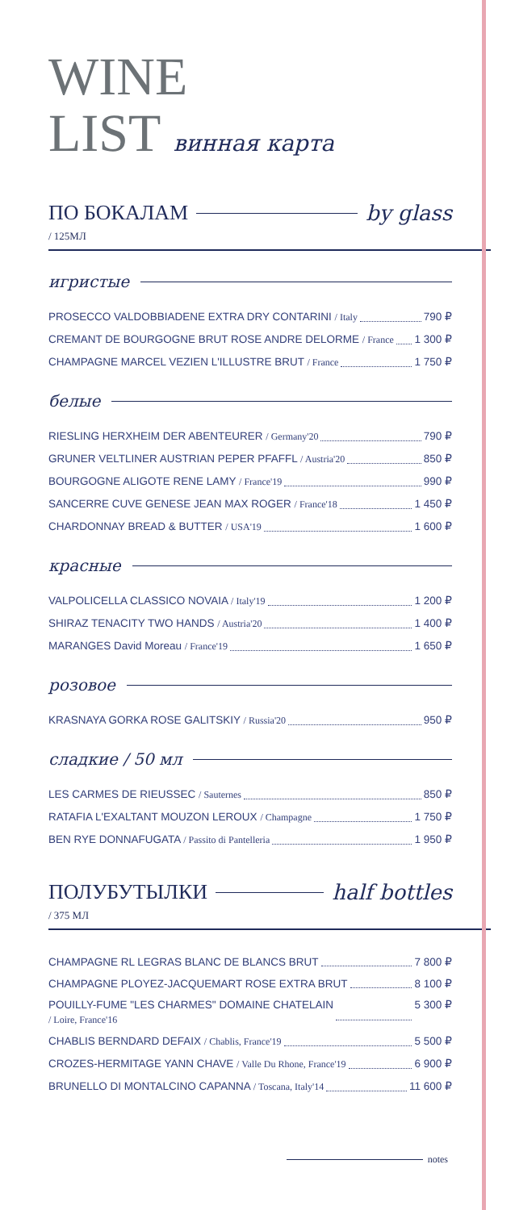WINE
LIST винная карта
ПО БОКАЛАМ by glass
/ 125МЛ
игристые
PROSECCO VALDOBBIADENE EXTRA DRY CONTARINI / Italy 790 ₽
CREMANT DE BOURGOGNE BRUT ROSE ANDRE DELORME / France 1 300 ₽
CHAMPAGNE MARCEL VEZIEN L'ILLUSTRE BRUT / France 1 750 ₽
белые
RIESLING HERXHEIM DER ABENTEURER / Germany'20 790 ₽
GRUNER VELTLINER AUSTRIAN PEPER PFAFFL / Austria'20 850 ₽
BOURGOGNE ALIGOTE RENE LAMY / France'19 990 ₽
SANCERRE CUVE GENESE JEAN MAX ROGER / France'18 1 450 ₽
CHARDONNAY BREAD & BUTTER / USA'19 1 600 ₽
красные
VALPOLICELLA CLASSICO NOVAIA / Italy'19 1 200 ₽
SHIRAZ TENACITY TWO HANDS / Austria'20 1 400 ₽
MARANGES David Moreau / France'19 1 650 ₽
розовое
KRASNAYA GORKA ROSE GALITSKIY / Russia'20 950 ₽
сладкие / 50 мл
LES CARMES DE RIEUSSEC / Sauternes 850 ₽
RATAFIA L'EXALTANT MOUZON LEROUX / Champagne 1 750 ₽
BEN RYE DONNAFUGATA / Passito di Pantelleria 1 950 ₽
ПОЛУБУТЫЛКИ half bottles
/ 375 МЛ
CHAMPAGNE RL LEGRAS BLANC DE BLANCS BRUT 7 800 ₽
CHAMPAGNE PLOYEZ-JACQUEMART ROSE EXTRA BRUT 8 100 ₽
POUILLY-FUME "LES CHARMES" DOMAINE CHATELAIN
/ Loire, France'16 5 300 ₽
CHABLIS BERNDARD DEFAIX / Chablis, France'19 5 500 ₽
CROZES-HERMITAGE YANN CHAVE / Valle Du Rhone, France'19 6 900 ₽
BRUNELLO DI MONTALCINO CAPANNA / Toscana, Italy'14 11 600 ₽
notes